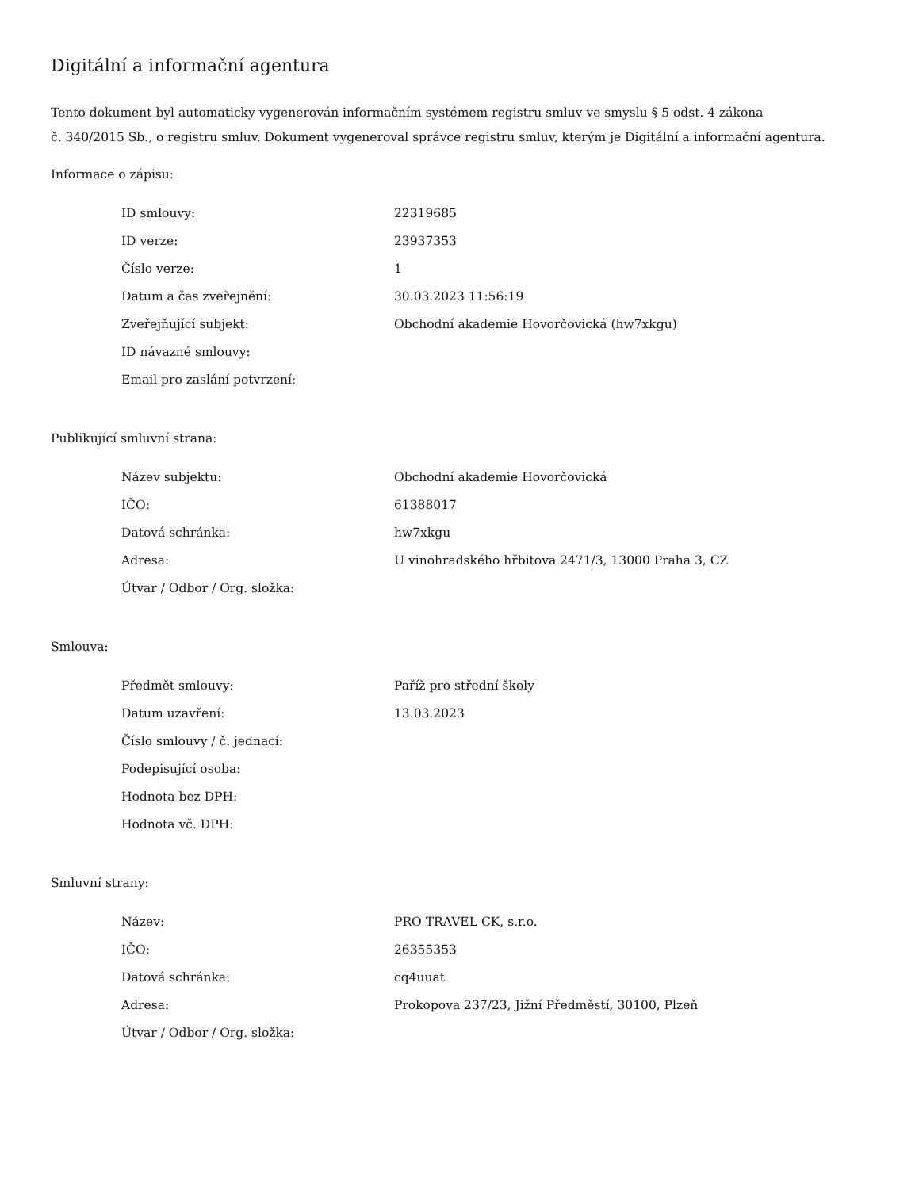Digitální a informační agentura
Tento dokument byl automaticky vygenerován informačním systémem registru smluv ve smyslu § 5 odst. 4 zákona
č. 340/2015 Sb., o registru smluv. Dokument vygeneroval správce registru smluv, kterým je Digitální a informační agentura.
Informace o zápisu:
| ID smlouvy: | 22319685 |
| ID verze: | 23937353 |
| Číslo verze: | 1 |
| Datum a čas zveřejnění: | 30.03.2023 11:56:19 |
| Zveřejňující subjekt: | Obchodní akademie Hovorčovická (hw7xkgu) |
| ID návazné smlouvy: | |
| Email pro zaslání potvrzení: | |
Publikující smluvní strana:
| Název subjektu: | Obchodní akademie Hovorčovická |
| IČO: | 61388017 |
| Datová schránka: | hw7xkgu |
| Adresa: | U vinohradského hřbitova 2471/3, 13000 Praha 3, CZ |
| Útvar / Odbor / Org. složka: | |
Smlouva:
| Předmět smlouvy: | Paříž pro střední školy |
| Datum uzavření: | 13.03.2023 |
| Číslo smlouvy / č. jednací: | |
| Podepisující osoba: | |
| Hodnota bez DPH: | |
| Hodnota vč. DPH: | |
Smluvní strany:
| Název: | PRO TRAVEL CK, s.r.o. |
| IČO: | 26355353 |
| Datová schránka: | cq4uuat |
| Adresa: | Prokopova 237/23, Jižní Předměstí, 30100, Plzeň |
| Útvar / Odbor / Org. složka: | |